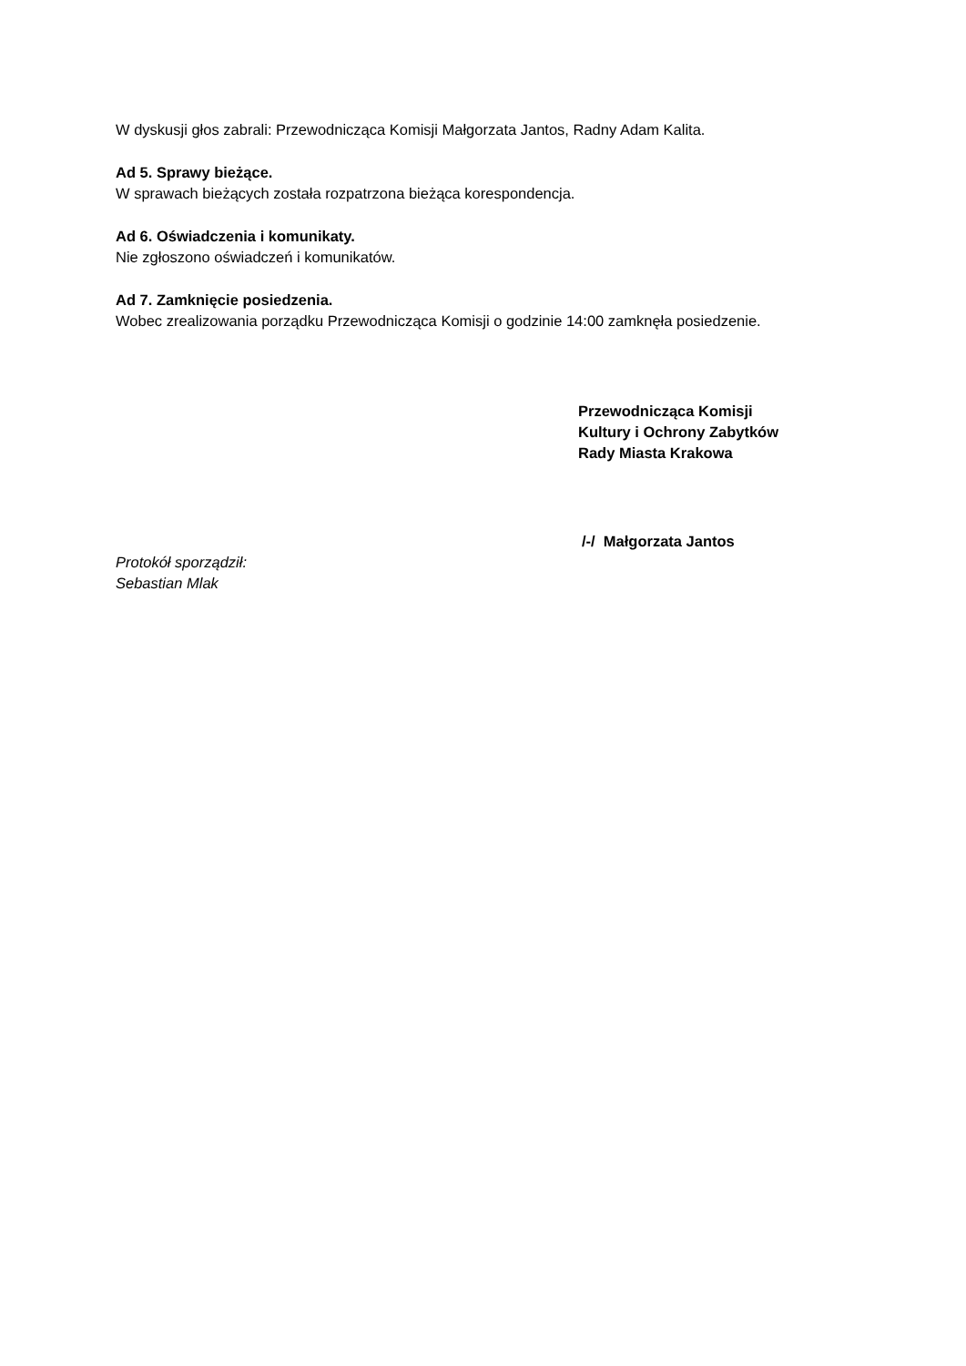W dyskusji głos zabrali: Przewodnicząca Komisji Małgorzata Jantos, Radny Adam Kalita.
Ad 5. Sprawy bieżące.
W sprawach bieżących została rozpatrzona bieżąca korespondencja.
Ad 6. Oświadczenia i komunikaty.
Nie zgłoszono oświadczeń i komunikatów.
Ad 7. Zamknięcie posiedzenia.
Wobec zrealizowania porządku Przewodnicząca Komisji o godzinie 14:00 zamknęła posiedzenie.
Przewodnicząca Komisji
Kultury i Ochrony Zabytków
Rady Miasta Krakowa
/-/ Małgorzata Jantos
Protokół sporządził:
Sebastian Mlak